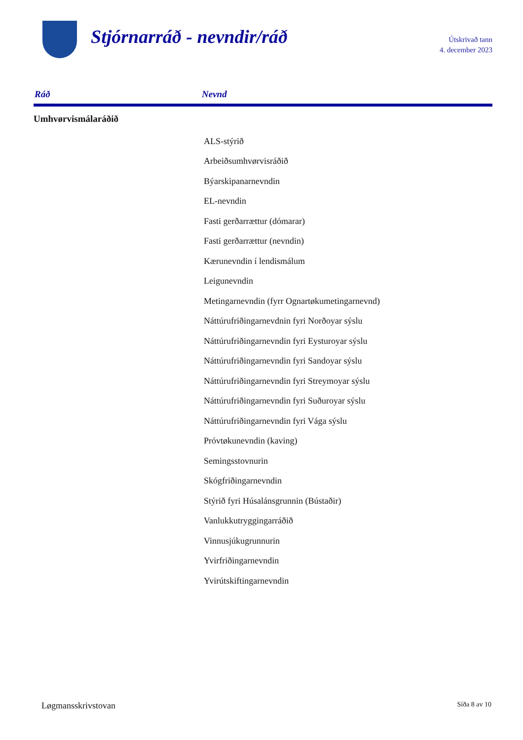Stjórnarráð - nevndir/ráð
Útskrivað tann
4. december 2023
| Ráð | Nevnd |
| --- | --- |
| Umhvørvismálaráðið | |
| | ALS-stýrið |
| | Arbeiðsumhvørvisráðið |
| | Býarskipanarnevndin |
| | EL-nevndin |
| | Fasti gerðarrættur (dómarar) |
| | Fasti gerðarrættur (nevndin) |
| | Kærunevndin í lendismálum |
| | Leigunevndin |
| | Metingarnevndin (fyrr Ognartøkumetingarnevnd) |
| | Náttúrufriðingarnevdnin fyri Norðoyar sýslu |
| | Náttúrufriðingarnevndin fyri Eysturoyar sýslu |
| | Náttúrufriðingarnevndin fyri Sandoyar sýslu |
| | Náttúrufriðingarnevndin fyri Streymoyar sýslu |
| | Náttúrufriðingarnevndin fyri Suðuroyar sýslu |
| | Náttúrufriðingarnevndin fyri Vága sýslu |
| | Próvtøkunevndin (kaving) |
| | Semingsstovnurin |
| | Skógfriðingarnevndin |
| | Stýrið fyri Húsalánsgrunnin (Bústaðir) |
| | Vanlukkutryggingarráðið |
| | Vinnusjúkugrunnurin |
| | Yvirfriðingarnevndin |
| | Yvirútskiftingarnevndin |
Løgmansskrivstovan Síða 8 av 10